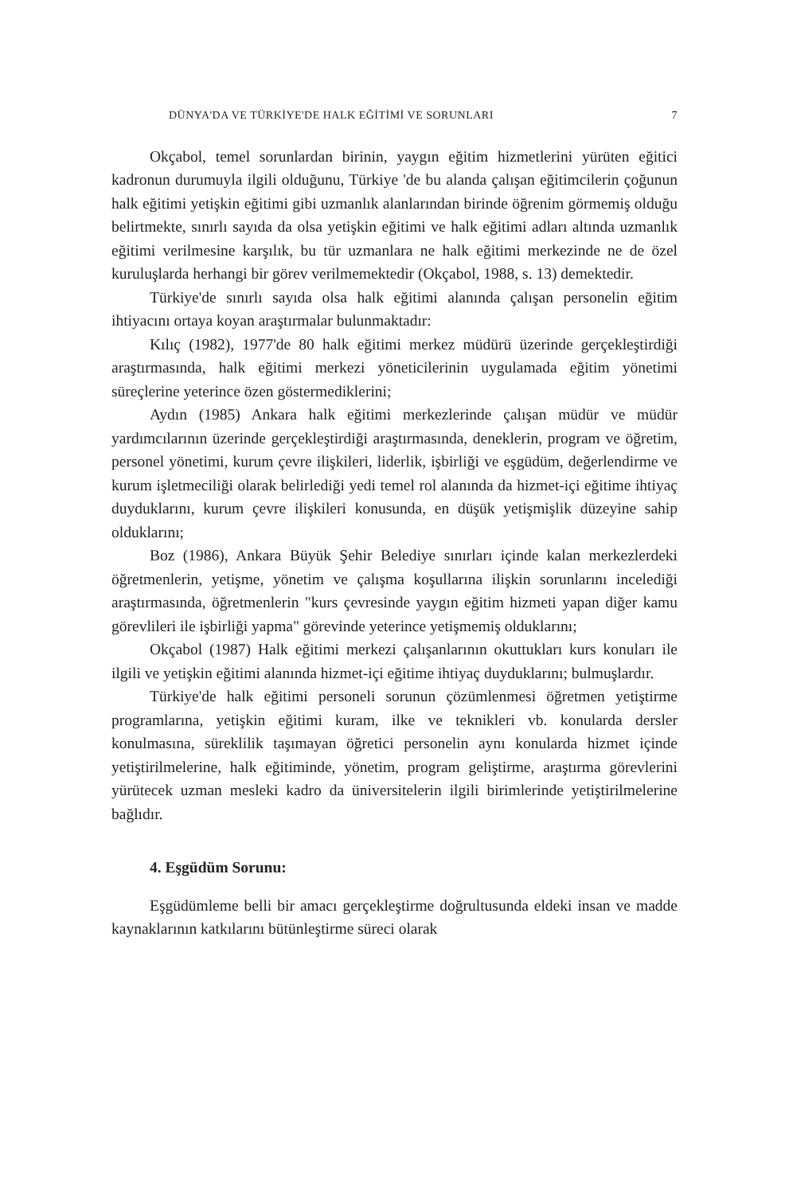DÜNYA'DA VE TÜRKİYE'DE HALK EĞİTİMİ VE SORUNLARI 7
Okçabol, temel sorunlardan birinin, yaygın eğitim hizmetlerini yürüten eğitici kadronun durumuyla ilgili olduğunu, Türkiye 'de bu alanda çalışan eğitimcilerin çoğunun halk eğitimi yetişkin eğitimi gibi uzmanlık alanlarından birinde öğrenim görmemiş olduğu belirtmekte, sınırlı sayıda da olsa yetişkin eğitimi ve halk eğitimi adları altında uzmanlık eğitimi verilmesine karşılık, bu tür uzmanlara ne halk eğitimi merkezinde ne de özel kuruluşlarda herhangi bir görev verilmemektedir (Okçabol, 1988, s. 13) demektedir.
Türkiye'de sınırlı sayıda olsa halk eğitimi alanında çalışan personelin eğitim ihtiyacını ortaya koyan araştırmalar bulunmaktadır:
Kılıç (1982), 1977'de 80 halk eğitimi merkez müdürü üzerinde gerçekleştirdiği araştırmasında, halk eğitimi merkezi yöneticilerinin uygulamada eğitim yönetimi süreçlerine yeterince özen göstermediklerini;
Aydın (1985) Ankara halk eğitimi merkezlerinde çalışan müdür ve müdür yardımcılarının üzerinde gerçekleştirdiği araştırmasında, deneklerin, program ve öğretim, personel yönetimi, kurum çevre ilişkileri, liderlik, işbirliği ve eşgüdüm, değerlendirme ve kurum işletmeciliği olarak belirlediği yedi temel rol alanında da hizmet-içi eğitime ihtiyaç duyduklarını, kurum çevre ilişkileri konusunda, en düşük yetişmişlik düzeyine sahip olduklarını;
Boz (1986), Ankara Büyük Şehir Belediye sınırları içinde kalan merkezlerdeki öğretmenlerin, yetişme, yönetim ve çalışma koşullarına ilişkin sorunlarını incelediği araştırmasında, öğretmenlerin "kurs çevresinde yaygın eğitim hizmeti yapan diğer kamu görevlileri ile işbirliği yapma" görevinde yeterince yetişmemiş olduklarını;
Okçabol (1987) Halk eğitimi merkezi çalışanlarının okuttukları kurs konuları ile ilgili ve yetişkin eğitimi alanında hizmet-içi eğitime ihtiyaç duyduklarını; bulmuşlardır.
Türkiye'de halk eğitimi personeli sorunun çözümlenmesi öğretmen yetiştirme programlarına, yetişkin eğitimi kuram, ilke ve teknikleri vb. konularda dersler konulmasına, süreklilik taşımayan öğretici personelin aynı konularda hizmet içinde yetiştirilmelerine, halk eğitiminde, yönetim, program geliştirme, araştırma görevlerini yürütecek uzman mesleki kadro da üniversitelerin ilgili birimlerinde yetiştirilmelerine bağlıdır.
4. Eşgüdüm Sorunu:
Eşgüdümleme belli bir amacı gerçekleştirme doğrultusunda eldeki insan ve madde kaynaklarının katkılarını bütünleştirme süreci olarak